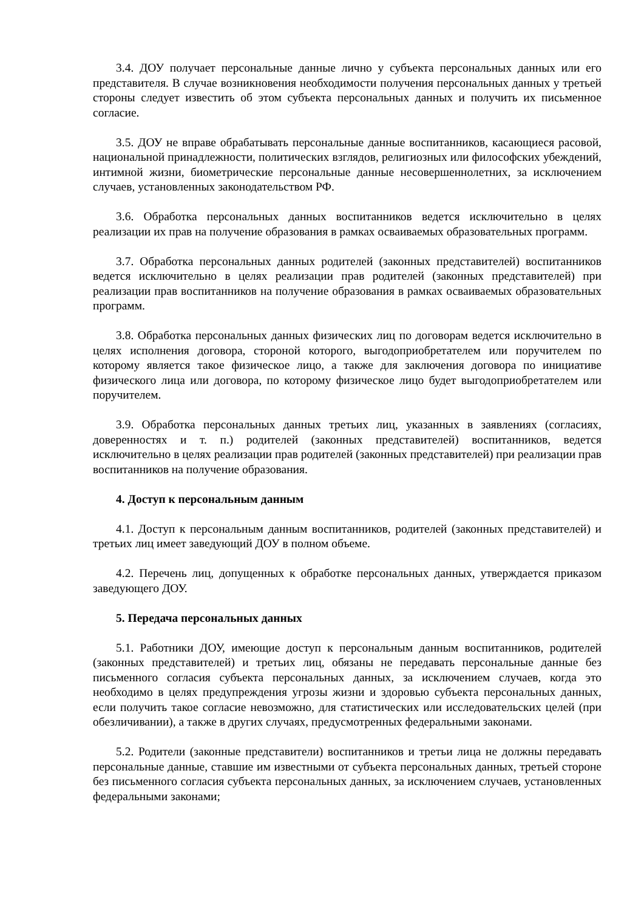3.4. ДОУ получает персональные данные лично у субъекта персональных данных или его представителя. В случае возникновения необходимости получения персональных данных у третьей стороны следует известить об этом субъекта персональных данных и получить их письменное согласие.
3.5. ДОУ не вправе обрабатывать персональные данные воспитанников, касающиеся расовой, национальной принадлежности, политических взглядов, религиозных или философских убеждений, интимной жизни, биометрические персональные данные несовершеннолетних, за исключением случаев, установленных законодательством РФ.
3.6. Обработка персональных данных воспитанников ведется исключительно в целях реализации их прав на получение образования в рамках осваиваемых образовательных программ.
3.7. Обработка персональных данных родителей (законных представителей) воспитанников ведется исключительно в целях реализации прав родителей (законных представителей) при реализации прав воспитанников на получение образования в рамках осваиваемых образовательных программ.
3.8. Обработка персональных данных физических лиц по договорам ведется исключительно в целях исполнения договора, стороной которого, выгодоприобретателем или поручителем по которому является такое физическое лицо, а также для заключения договора по инициативе физического лица или договора, по которому физическое лицо будет выгодоприобретателем или поручителем.
3.9. Обработка персональных данных третьих лиц, указанных в заявлениях (согласиях, доверенностях и т. п.) родителей (законных представителей) воспитанников, ведется исключительно в целях реализации прав родителей (законных представителей) при реализации прав воспитанников на получение образования.
4. Доступ к персональным данным
4.1. Доступ к персональным данным воспитанников, родителей (законных представителей) и третьих лиц имеет заведующий ДОУ в полном объеме.
4.2. Перечень лиц, допущенных к обработке персональных данных, утверждается приказом заведующего ДОУ.
5. Передача персональных данных
5.1. Работники ДОУ, имеющие доступ к персональным данным воспитанников, родителей (законных представителей) и третьих лиц, обязаны не передавать персональные данные без письменного согласия субъекта персональных данных, за исключением случаев, когда это необходимо в целях предупреждения угрозы жизни и здоровью субъекта персональных данных, если получить такое согласие невозможно, для статистических или исследовательских целей (при обезличивании), а также в других случаях, предусмотренных федеральными законами.
5.2. Родители (законные представители) воспитанников и третьи лица не должны передавать персональные данные, ставшие им известными от субъекта персональных данных, третьей стороне без письменного согласия субъекта персональных данных, за исключением случаев, установленных федеральными законами;